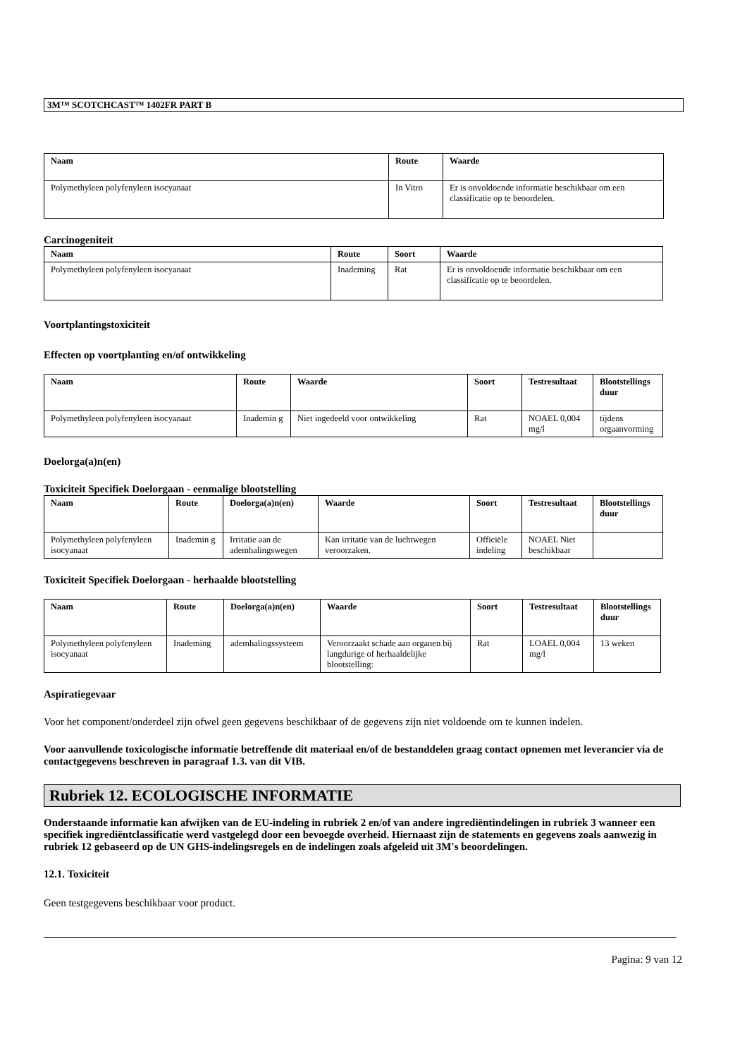3M™ SCOTCHCAST™ 1402FR PART B
| Naam | Route | Waarde |
| --- | --- | --- |
| Polymethyleen polyfenyleen isocyanaat | In Vitro | Er is onvoldoende informatie beschikbaar om een classificatie op te beoordelen. |
Carcinogeniteit
| Naam | Route | Soort | Waarde |
| --- | --- | --- | --- |
| Polymethyleen polyfenyleen isocyanaat | Inademing | Rat | Er is onvoldoende informatie beschikbaar om een classificatie op te beoordelen. |
Voortplantingstoxiciteit
Effecten op voortplanting en/of ontwikkeling
| Naam | Route | Waarde | Soort | Testresultaat | Blootstellings duur |
| --- | --- | --- | --- | --- | --- |
| Polymethyleen polyfenyleen isocyanaat | Inademin g | Niet ingedeeld voor ontwikkeling | Rat | NOAEL 0,004 mg/l | tijdens orgaanvorming |
Doelorga(a)n(en)
Toxiciteit Specifiek Doelorgaan - eenmalige blootstelling
| Naam | Route | Doelorga(a)n(en) | Waarde | Soort | Testresultaat | Blootstellings duur |
| --- | --- | --- | --- | --- | --- | --- |
| Polymethyleen polyfenyleen isocyanaat | Inademin g | Irritatie aan de ademhalingswegen | Kan irritatie van de luchtwegen veroorzaken. | Officiële indeling | NOAEL Niet beschikbaar | |
Toxiciteit Specifiek Doelorgaan - herhaalde blootstelling
| Naam | Route | Doelorga(a)n(en) | Waarde | Soort | Testresultaat | Blootstellings duur |
| --- | --- | --- | --- | --- | --- | --- |
| Polymethyleen polyfenyleen isocyanaat | Inademing | ademhalingssysteem | Veroorzaakt schade aan organen bij langdurige of herhaaldelijke blootstelling: | Rat | LOAEL 0,004 mg/l | 13 weken |
Aspiratiegevaar
Voor het component/onderdeel zijn ofwel geen gegevens beschikbaar of de gegevens zijn niet voldoende om te kunnen indelen.
Voor aanvullende toxicologische informatie betreffende dit materiaal en/of de bestanddelen graag contact opnemen met leverancier via de contactgegevens beschreven in paragraaf 1.3. van dit VIB.
Rubriek 12. ECOLOGISCHE INFORMATIE
Onderstaande informatie kan afwijken van de EU-indeling in rubriek 2 en/of van andere ingrediëntindelingen in rubriek 3 wanneer een specifiek ingrediëntclassificatie werd vastgelegd door een bevoegde overheid. Hiernaast zijn de statements en gegevens zoals aanwezig in rubriek 12 gebaseerd op de UN GHS-indelingsregels en de indelingen zoals afgeleid uit 3M's beoordelingen.
12.1. Toxiciteit
Geen testgegevens beschikbaar voor product.
Pagina: 9 van 12